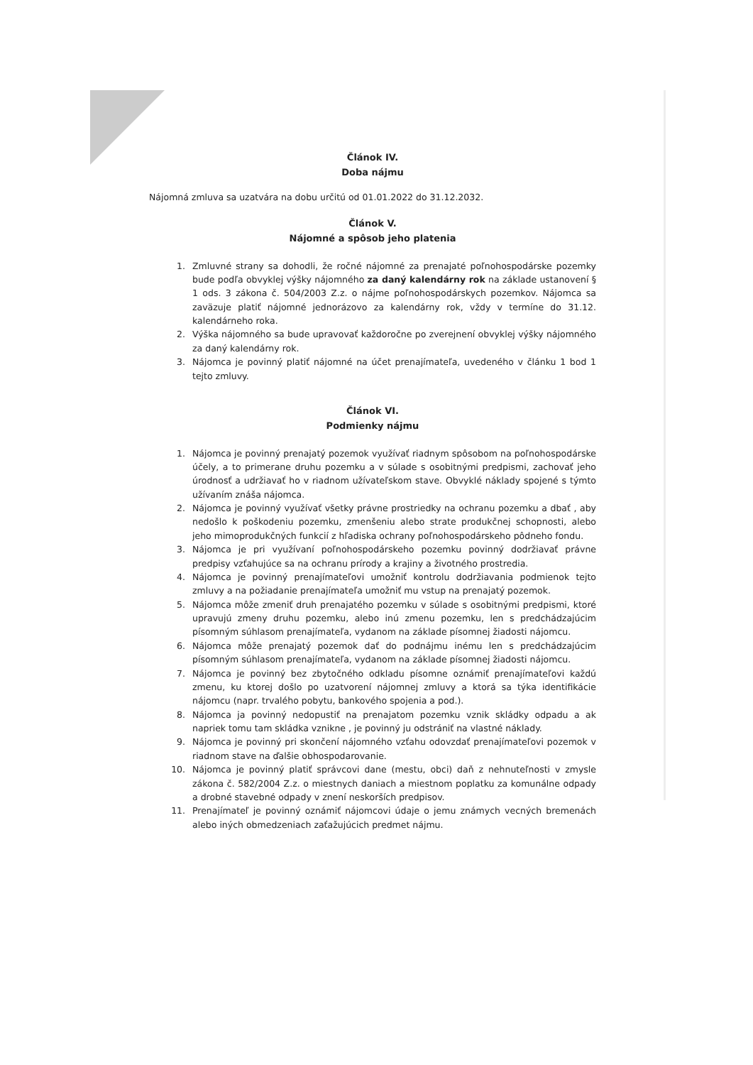Článok IV.
Doba nájmu
Nájomná zmluva sa uzatvára na dobu určitú od 01.01.2022 do 31.12.2032.
Článok V.
Nájomné a spôsob jeho platenia
1. Zmluvné strany sa dohodli, že ročné nájomné za prenajaté poľnohospodárske pozemky bude podľa obvyklej výšky nájomného za daný kalendárny rok na základe ustanovení § 1 ods. 3 zákona č. 504/2003 Z.z. o nájme poľnohospodárskych pozemkov. Nájomca sa zaväzuje platiť nájomné jednorázovo za kalendárny rok, vždy v termíne do 31.12. kalendárneho roka.
2. Výška nájomného sa bude upravovať každoročne po zverejnení obvyklej výšky nájomného za daný kalendárny rok.
3. Nájomca je povinný platiť nájomné na účet prenajímateľa, uvedeného v článku 1 bod 1 tejto zmluvy.
Článok VI.
Podmienky nájmu
1. Nájomca je povinný prenajatý pozemok využívať riadnym spôsobom na poľnohospodárske účely, a to primerane druhu pozemku a v súlade s osobitnými predpismi, zachovať jeho úrodnosť a udržiavať ho v riadnom užívateľskom stave. Obvyklé náklady spojené s týmto užívaním znáša nájomca.
2. Nájomca je povinný využívať všetky právne prostriedky na ochranu pozemku a dbať , aby nedošlo k poškodeniu pozemku, zmenšeniu alebo strate produkčnej schopnosti, alebo jeho mimoprodukčných funkcií z hľadiska ochrany poľnohospodárskeho pôdneho fondu.
3. Nájomca je pri využívaní poľnohospodárskeho pozemku povinný dodržiavať právne predpisy vzťahujúce sa na ochranu prírody a krajiny a životného prostredia.
4. Nájomca je povinný prenajímateľovi umožniť kontrolu dodržiavania podmienok tejto zmluvy a na požiadanie prenajímateľa umožniť mu vstup na prenajatý pozemok.
5. Nájomca môže zmeniť druh prenajatého pozemku v súlade s osobitnými predpismi, ktoré upravujú zmeny druhu pozemku, alebo inú zmenu pozemku, len s predchádzajúcim písomným súhlasom prenajímateľa, vydanom na základe písomnej žiadosti nájomcu.
6. Nájomca môže prenajatý pozemok dať do podnájmu inému len s predchádzajúcim písomným súhlasom prenajímateľa, vydanom na základe písomnej žiadosti nájomcu.
7. Nájomca je povinný bez zbytočného odkladu písomne oznámiť prenajímateľovi každú zmenu, ku ktorej došlo po uzatvorení nájomnej zmluvy a ktorá sa týka identifikácie nájomcu (napr. trvalého pobytu, bankového spojenia a pod.).
8. Nájomca ja povinný nedopustiť na prenajatom pozemku vznik skládky odpadu a ak napriek tomu tam skládka vznikne , je povinný ju odstrániť na vlastné náklady.
9. Nájomca je povinný pri skončení nájomného vzťahu odovzdať prenajímateľovi pozemok v riadnom stave na ďalšie obhospodarovanie.
10. Nájomca je povinný platiť správcovi dane (mestu, obci) daň z nehnuteľnosti v zmysle zákona č. 582/2004 Z.z. o miestnych daniach a miestnom poplatku za komunálne odpady a drobné stavebné odpady v znení neskorších predpisov.
11. Prenajímateľ je povinný oznámiť nájomcovi údaje o jemu známych vecných bremenách alebo iných obmedzeniach zaťažujúcich predmet nájmu.